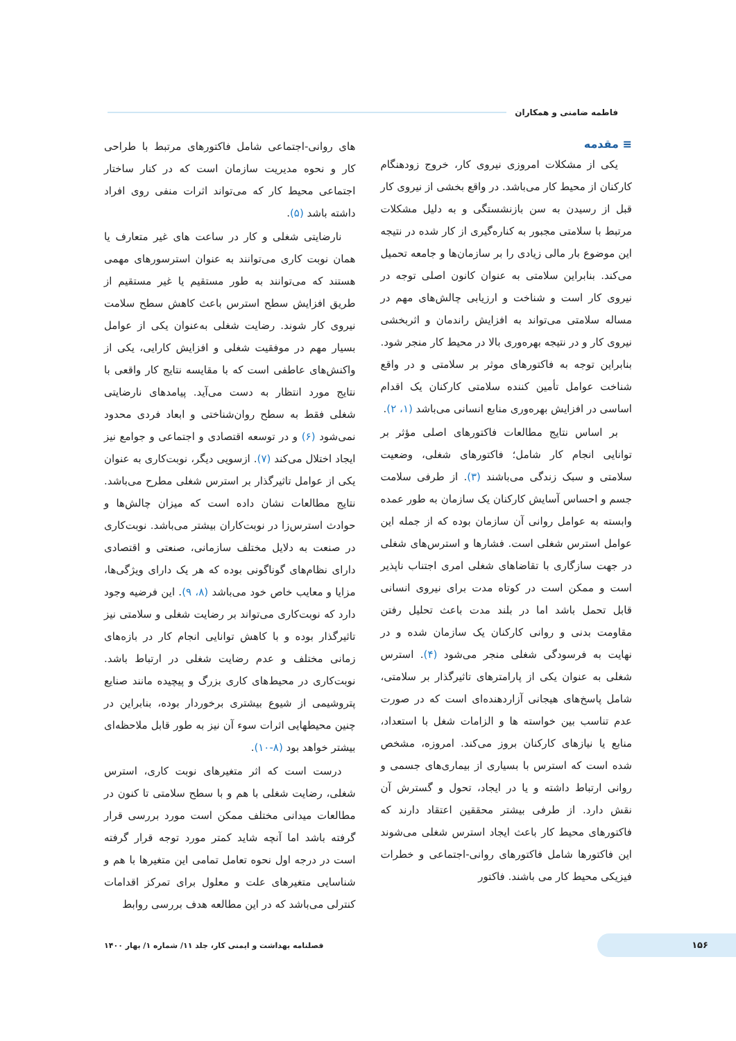فاطمه ضامنی و همکاران
≡ مقدمه
یکی از مشکلات امروزی نیروی کار، خروج زودهنگام کارکنان از محیط کار می‌باشد. در واقع بخشی از نیروی کار قبل از رسیدن به سن بازنشستگی و به دلیل مشکلات مرتبط با سلامتی مجبور به کناره‌گیری از کار شده در نتیجه این موضوع بار مالی زیادی را بر سازمان‌ها و جامعه تحمیل می‌کند. بنابراین سلامتی به عنوان کانون اصلی توجه در نیروی کار است و شناخت و ارزیابی چالش‌های مهم در مساله سلامتی می‌تواند به افزایش راندمان و اثربخشی نیروی کار و در نتیجه بهره‌وری بالا در محیط کار منجر شود. بنابراین توجه به فاکتورهای موثر بر سلامتی و در واقع شناخت عوامل تأمین کننده سلامتی کارکنان یک اقدام اساسی در افزایش بهره‌وری منابع انسانی می‌باشد (۱، ۲).
بر اساس نتایج مطالعات فاکتورهای اصلی مؤثر بر توانایی انجام کار شامل؛ فاکتورهای شغلی، وضعیت سلامتی و سبک زندگی می‌باشند (۳). از طرفی سلامت جسم و احساس آسایش کارکنان یک سازمان به طور عمده وابسته به عوامل روانی آن سازمان بوده که از جمله این عوامل استرس شغلی است. فشارها و استرس‌های شغلی در جهت سازگاری با تقاضاهای شغلی امری اجتناب ناپذیر است و ممکن است در کوتاه مدت برای نیروی انسانی قابل تحمل باشد اما در بلند مدت باعث تحلیل رفتن مقاومت بدنی و روانی کارکنان یک سازمان شده و در نهایت به فرسودگی شغلی منجر می‌شود (۴). استرس شغلی به عنوان یکی از پارامترهای تاثیرگذار بر سلامتی، شامل پاسخ‌های هیجانی آزاردهنده‌ای است که در صورت عدم تناسب بین خواسته ها و الزامات شغل با استعداد، منابع یا نیازهای کارکنان بروز می‌کند. امروزه، مشخص شده است که استرس با بسیاری از بیماری‌های جسمی و روانی ارتباط داشته و یا در ایجاد، تحول و گسترش آن نقش دارد. از طرفی بیشتر محققین اعتقاد دارند که فاکتورهای محیط کار باعث ایجاد استرس شغلی می‌شوند این فاکتورها شامل فاکتورهای روانی-اجتماعی و خطرات فیزیکی محیط کار می باشند. فاکتور
های روانی-اجتماعی شامل فاکتورهای مرتبط با طراحی کار و نحوه مدیریت سازمان است که در کنار ساختار اجتماعی محیط کار که می‌تواند اثرات منفی روی افراد داشته باشد (۵).
نارضایتی شغلی و کار در ساعت های غیر متعارف یا همان نوبت کاری می‌توانند به عنوان استرسورهای مهمی هستند که می‌توانند به طور مستقیم یا غیر مستقیم از طریق افزایش سطح استرس باعث کاهش سطح سلامت نیروی کار شوند. رضایت شغلی به‌عنوان یکی از عوامل بسیار مهم در موفقیت شغلی و افزایش کارایی، یکی از واکنش‌های عاطفی است که با مقایسه نتایج کار واقعی با نتایج مورد انتظار به دست می‌آید. پیامدهای نارضایتی شغلی فقط به سطح روان‌شناختی و ابعاد فردی محدود نمی‌شود (۶) و در توسعه اقتصادی و اجتماعی و جوامع نیز ایجاد اختلال می‌کند (۷). ازسویی دیگر، نوبت‌کاری به عنوان یکی از عوامل تاثیرگذار بر استرس شغلی مطرح می‌باشد. نتایج مطالعات نشان داده است که میزان چالش‌ها و حوادث استرس‌زا در نوبت‌کاران بیشتر می‌باشد. نوبت‌کاری در صنعت به دلایل مختلف سازمانی، صنعتی و اقتصادی دارای نظام‌های گوناگونی بوده که هر یک دارای ویژگی‌ها، مزایا و معایب خاص خود می‌باشد (۸، ۹). این فرضیه وجود دارد که نوبت‌کاری می‌تواند بر رضایت شغلی و سلامتی نیز تاثیرگذار بوده و با کاهش توانایی انجام کار در بازه‌های زمانی مختلف و عدم رضایت شغلی در ارتباط باشد. نوبت‌کاری در محیط‌های کاری بزرگ و پیچیده مانند صنایع پتروشیمی از شیوع بیشتری برخوردار بوده، بنابراین در چنین محیطهایی اثرات سوء آن نیز به طور قابل ملاحظه‌ای بیشتر خواهد بود (۸-۱۰).
درست است که اثر متغیرهای نوبت کاری، استرس شغلی، رضایت شغلی با هم و با سطح سلامتی تا کنون در مطالعات میدانی مختلف ممکن است مورد بررسی قرار گرفته باشد اما آنچه شاید کمتر مورد توجه قرار گرفته است در درجه اول نحوه تعامل تمامی این متغیرها با هم و شناسایی متغیرهای علت و معلول برای تمرکز اقدامات کنترلی می‌باشد که در این مطالعه هدف بررسی روابط
۱۵۶ فصلنامه بهداشت و ایمنی کار، جلد ۱۱/ شماره ۱/ بهار ۱۴۰۰